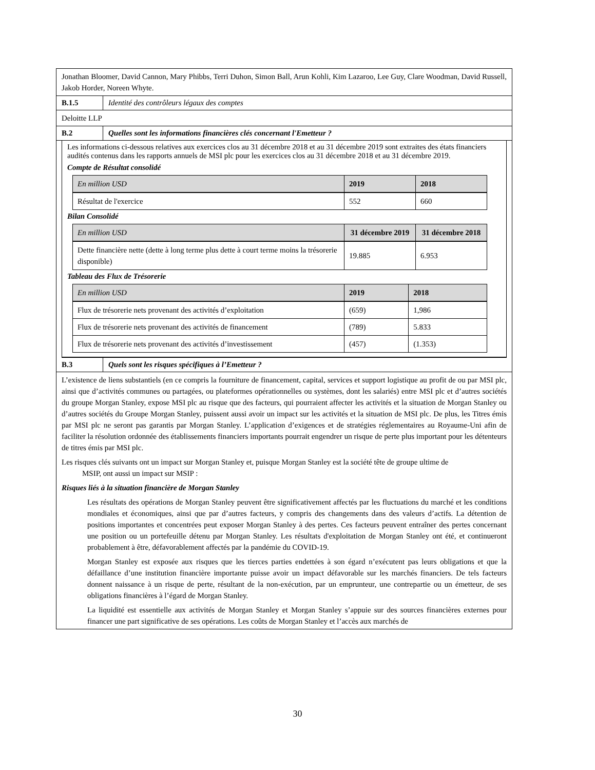Jonathan Bloomer, David Cannon, Mary Phibbs, Terri Duhon, Simon Ball, Arun Kohli, Kim Lazaroo, Lee Guy, Clare Woodman, David Russell, Jakob Horder, Noreen Whyte.
B.1.5 Identité des contrôleurs légaux des comptes
Deloitte LLP
B.2 Quelles sont les informations financières clés concernant l'Emetteur ?
Les informations ci-dessous relatives aux exercices clos au 31 décembre 2018 et au 31 décembre 2019 sont extraites des états financiers audités contenus dans les rapports annuels de MSI plc pour les exercices clos au 31 décembre 2018 et au 31 décembre 2019.
Compte de Résultat consolidé
| En million USD | 2019 | 2018 |
| Résultat de l'exercice | 552 | 660 |
Bilan Consolidé
| En million USD | 31 décembre 2019 | 31 décembre 2018 |
| Dette financière nette (dette à long terme plus dette à court terme moins la trésorerie disponible) | 19.885 | 6.953 |
Tableau des Flux de Trésorerie
| En million USD | 2019 | 2018 |
| Flux de trésorerie nets provenant des activités d’exploitation | (659) | 1,986 |
| Flux de trésorerie nets provenant des activités de financement | (789) | 5.833 |
| Flux de trésorerie nets provenant des activités d’investissement | (457) | (1.353) |
B.3 Quels sont les risques spécifiques à l’Emetteur ?
L’existence de liens substantiels (en ce compris la fourniture de financement, capital, services et support logistique au profit de ou par MSI plc, ainsi que d’activités communes ou partagées, ou plateformes opérationnelles ou systèmes, dont les salariés) entre MSI plc et d’autres sociétés du groupe Morgan Stanley, expose MSI plc au risque que des facteurs, qui pourraient affecter les activités et la situation de Morgan Stanley ou d’autres sociétés du Groupe Morgan Stanley, puissent aussi avoir un impact sur les activités et la situation de MSI plc. De plus, les Titres émis par MSI plc ne seront pas garantis par Morgan Stanley. L’application d’exigences et de stratégies réglementaires au Royaume-Uni afin de faciliter la résolution ordonnée des établissements financiers importants pourrait engendrer un risque de perte plus important pour les détenteurs de titres émis par MSI plc.
Les risques clés suivants ont un impact sur Morgan Stanley et, puisque Morgan Stanley est la société tête de groupe ultime de
MSIP, ont aussi un impact sur MSIP :
Risques liés à la situation financière de Morgan Stanley
Les résultats des opérations de Morgan Stanley peuvent être significativement affectés par les fluctuations du marché et les conditions mondiales et économiques, ainsi que par d’autres facteurs, y compris des changements dans des valeurs d’actifs. La détention de positions importantes et concentrées peut exposer Morgan Stanley à des pertes. Ces facteurs peuvent entraîner des pertes concernant une position ou un portefeuille détenu par Morgan Stanley. Les résultats d'exploitation de Morgan Stanley ont été, et continueront probablement à être, défavorablement affectés par la pandémie du COVID-19.
Morgan Stanley est exposée aux risques que les tierces parties endettées à son égard n’exécutent pas leurs obligations et que la défaillance d’une institution financière importante puisse avoir un impact défavorable sur les marchés financiers. De tels facteurs donnent naissance à un risque de perte, résultant de la non-exécution, par un emprunteur, une contrepartie ou un émetteur, de ses obligations financières à l’égard de Morgan Stanley.
La liquidité est essentielle aux activités de Morgan Stanley et Morgan Stanley s’appuie sur des sources financières externes pour financer une part significative de ses opérations. Les coûts de Morgan Stanley et l’accès aux marchés de
30